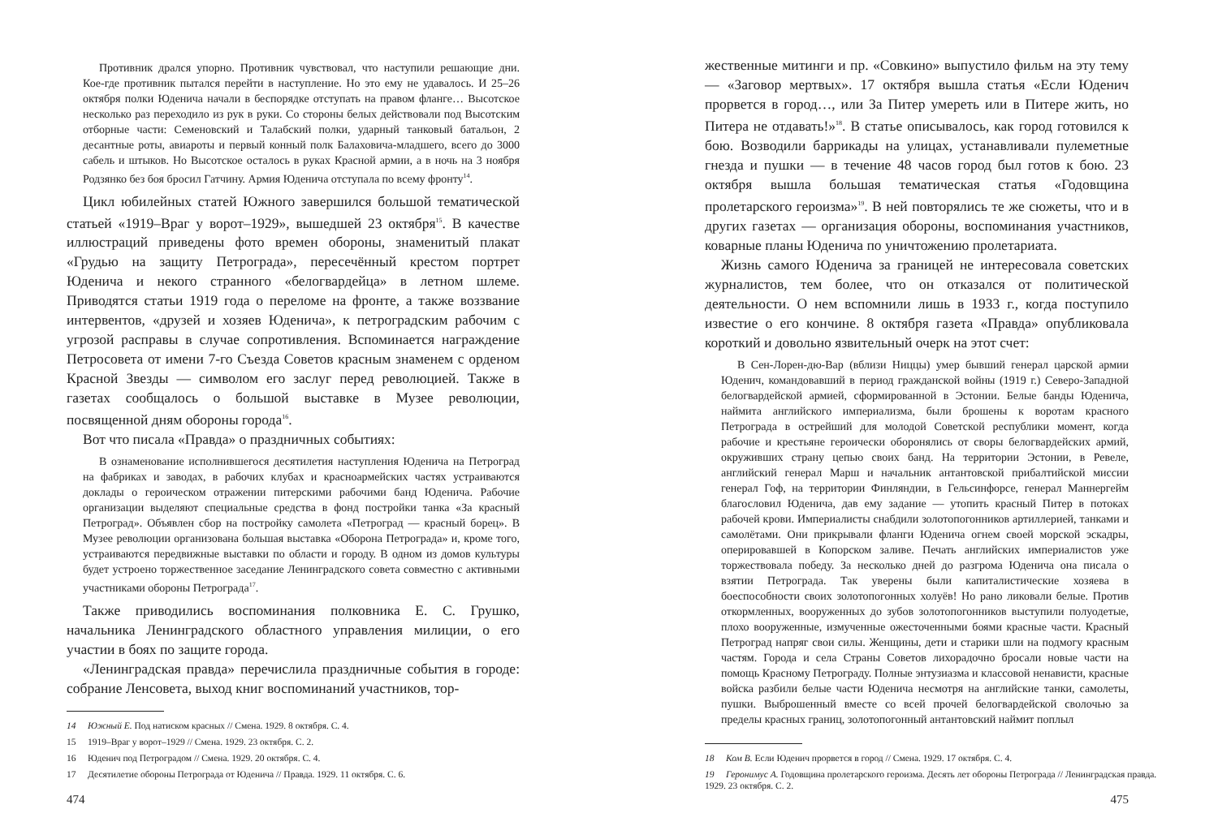Противник дрался упорно. Противник чувствовал, что наступили решающие дни. Кое-где противник пытался перейти в наступление. Но это ему не удавалось. И 25–26 октября полки Юденича начали в беспорядке отступать на правом фланге… Высотское несколько раз переходило из рук в руки. Со стороны белых действовали под Высотским отборные части: Семеновский и Талабский полки, ударный танковый батальон, 2 десантные роты, авиароты и первый конный полк Балаховича-младшего, всего до 3000 сабель и штыков. Но Высотское осталось в руках Красной армии, а в ночь на 3 ноября Родзянко без боя бросил Гатчину. Армия Юденича отступала по всему фронту<sup>14</sup>.
Цикл юбилейных статей Южного завершился большой тематической статьей «1919–Враг у ворот–1929», вышедшей 23 октября<sup>15</sup>. В качестве иллюстраций приведены фото времен обороны, знаменитый плакат «Грудью на защиту Петрограда», пересечённый крестом портрет Юденича и некого странного «белогвардейца» в летном шлеме. Приводятся статьи 1919 года о переломе на фронте, а также воззвание интервентов, «друзей и хозяев Юденича», к петроградским рабочим с угрозой расправы в случае сопротивления. Вспоминается награждение Петросовета от имени 7-го Съезда Советов красным знаменем с орденом Красной Звезды — символом его заслуг перед революцией. Также в газетах сообщалось о большой выставке в Музее революции, посвященной дням обороны города<sup>16</sup>.
Вот что писала «Правда» о праздничных событиях:
В ознаменование исполнившегося десятилетия наступления Юденича на Петроград на фабриках и заводах, в рабочих клубах и красноармейских частях устраиваются доклады о героическом отражении питерскими рабочими банд Юденича. Рабочие организации выделяют специальные средства в фонд постройки танка «За красный Петроград». Объявлен сбор на постройку самолета «Петроград — красный борец». В Музее революции организована большая выставка «Оборона Петрограда» и, кроме того, устраиваются передвижные выставки по области и городу. В одном из домов культуры будет устроено торжественное заседание Ленинградского совета совместно с активными участниками обороны Петрограда<sup>17</sup>.
Также приводились воспоминания полковника Е. С. Грушко, начальника Ленинградского областного управления милиции, о его участии в боях по защите города.
«Ленинградская правда» перечислила праздничные события в городе: собрание Ленсовета, выход книг воспоминаний участников, тор-
14 Южный Е. Под натиском красных // Смена. 1929. 8 октября. С. 4.
15 1919–Враг у ворот–1929 // Смена. 1929. 23 октября. С. 2.
16 Юденич под Петроградом // Смена. 1929. 20 октября. С. 4.
17 Десятилетие обороны Петрограда от Юденича // Правда. 1929. 11 октября. С. 6.
474
жественные митинги и пр. «Совкино» выпустило фильм на эту тему — «Заговор мертвых». 17 октября вышла статья «Если Юденич прорвется в город…, или За Питер умереть или в Питере жить, но Питера не отдавать!»<sup>18</sup>. В статье описывалось, как город готовился к бою. Возводили баррикады на улицах, устанавливали пулеметные гнезда и пушки — в течение 48 часов город был готов к бою. 23 октября вышла большая тематическая статья «Годовщина пролетарского героизма»<sup>19</sup>. В ней повторялись те же сюжеты, что и в других газетах — организация обороны, воспоминания участников, коварные планы Юденича по уничтожению пролетариата.
Жизнь самого Юденича за границей не интересовала советских журналистов, тем более, что он отказался от политической деятельности. О нем вспомнили лишь в 1933 г., когда поступило известие о его кончине. 8 октября газета «Правда» опубликовала короткий и довольно язвительный очерк на этот счет:
В Сен-Лорен-дю-Вар (вблизи Ниццы) умер бывший генерал царской армии Юденич, командовавший в период гражданской войны (1919 г.) Северо-Западной белогвардейской армией, сформированной в Эстонии. Белые банды Юденича, наймита английского империализма, были брошены к воротам красного Петрограда в острейший для молодой Советской республики момент, когда рабочие и крестьяне героически оборонялись от своры белогвардейских армий, окруживших страну цепью своих банд. На территории Эстонии, в Ревеле, английский генерал Марш и начальник антантовской прибалтийской миссии генерал Гоф, на территории Финляндии, в Гельсинфорсе, генерал Маннергейм благословил Юденича, дав ему задание — утопить красный Питер в потоках рабочей крови. Империалисты снабдили золотопогонников артиллерией, танками и самолётами. Они прикрывали фланги Юденича огнем своей морской эскадры, оперировавшей в Копорском заливе. Печать английских империалистов уже торжествовала победу. За несколько дней до разгрома Юденича она писала о взятии Петрограда. Так уверены были капиталистические хозяева в боеспособности своих золотопогонных холуёв! Но рано ликовали белые. Против откормленных, вооруженных до зубов золотопогонников выступили полуодетые, плохо вооруженные, измученные ожесточенными боями красные части. Красный Петроград напряг свои силы. Женщины, дети и старики шли на подмогу красным частям. Города и села Страны Советов лихорадочно бросали новые части на помощь Красному Петрограду. Полные энтузиазма и классовой ненависти, красные войска разбили белые части Юденича несмотря на английские танки, самолеты, пушки. Выброшенный вместе со всей прочей белогвардейской сволочью за пределы красных границ, золотопогонный антантовский наймит поплыл
18 Ком В. Если Юденич прорвется в город // Смена. 1929. 17 октября. С. 4.
19 Геронимус А. Годовщина пролетарского героизма. Десять лет обороны Петрограда // Ленинградская правда. 1929. 23 октября. С. 2.
475